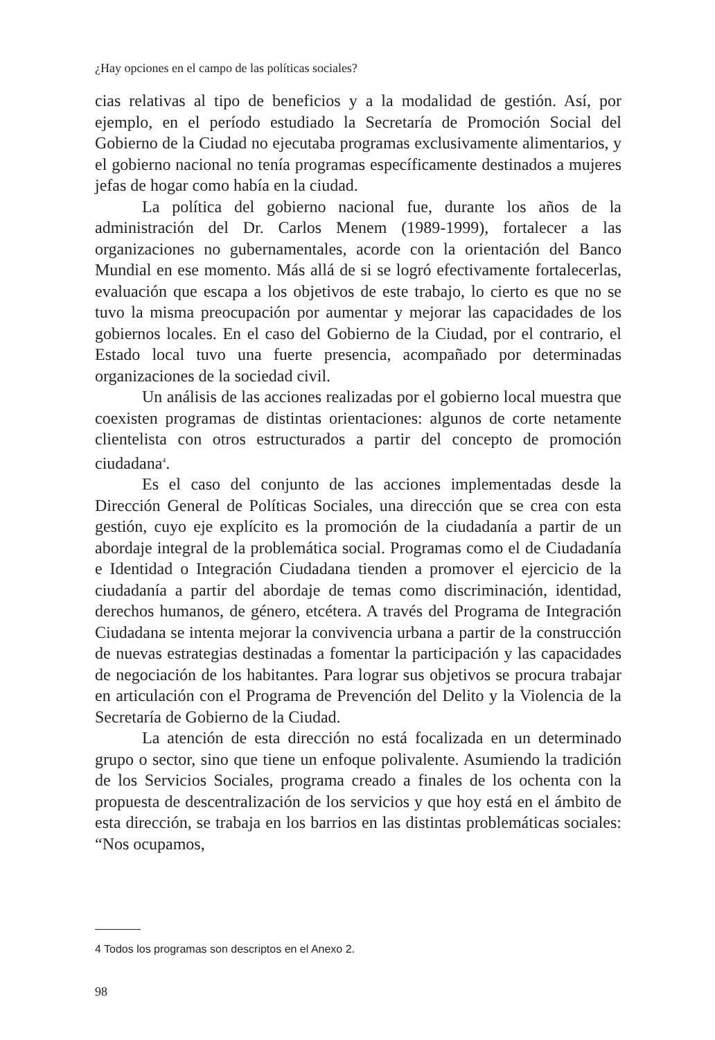¿Hay opciones en el campo de las políticas sociales?
cias relativas al tipo de beneficios y a la modalidad de gestión. Así, por ejemplo, en el período estudiado la Secretaría de Promoción Social del Gobierno de la Ciudad no ejecutaba programas exclusivamente alimentarios, y el gobierno nacional no tenía programas específicamente destinados a mujeres jefas de hogar como había en la ciudad.
La política del gobierno nacional fue, durante los años de la administración del Dr. Carlos Menem (1989-1999), fortalecer a las organizaciones no gubernamentales, acorde con la orientación del Banco Mundial en ese momento. Más allá de si se logró efectivamente fortalecerlas, evaluación que escapa a los objetivos de este trabajo, lo cierto es que no se tuvo la misma preocupación por aumentar y mejorar las capacidades de los gobiernos locales. En el caso del Gobierno de la Ciudad, por el contrario, el Estado local tuvo una fuerte presencia, acompañado por determinadas organizaciones de la sociedad civil.
Un análisis de las acciones realizadas por el gobierno local muestra que coexisten programas de distintas orientaciones: algunos de corte netamente clientelista con otros estructurados a partir del concepto de promoción ciudadana<sup>4</sup>.
Es el caso del conjunto de las acciones implementadas desde la Dirección General de Políticas Sociales, una dirección que se crea con esta gestión, cuyo eje explícito es la promoción de la ciudadanía a partir de un abordaje integral de la problemática social. Programas como el de Ciudadanía e Identidad o Integración Ciudadana tienden a promover el ejercicio de la ciudadanía a partir del abordaje de temas como discriminación, identidad, derechos humanos, de género, etcétera. A través del Programa de Integración Ciudadana se intenta mejorar la convivencia urbana a partir de la construcción de nuevas estrategias destinadas a fomentar la participación y las capacidades de negociación de los habitantes. Para lograr sus objetivos se procura trabajar en articulación con el Programa de Prevención del Delito y la Violencia de la Secretaría de Gobierno de la Ciudad.
La atención de esta dirección no está focalizada en un determinado grupo o sector, sino que tiene un enfoque polivalente. Asumiendo la tradición de los Servicios Sociales, programa creado a finales de los ochenta con la propuesta de descentralización de los servicios y que hoy está en el ámbito de esta dirección, se trabaja en los barrios en las distintas problemáticas sociales: “Nos ocupamos,
4 Todos los programas son descriptos en el Anexo 2.
98